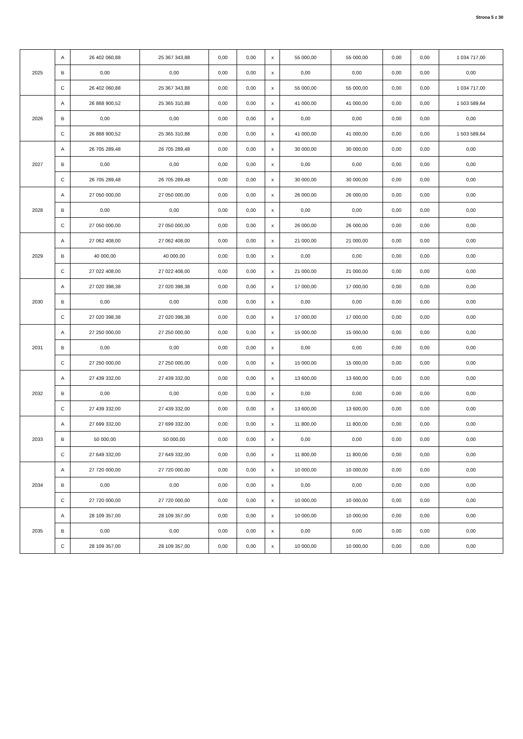Strona 5 z 30
| 2025 | A | 26 402 060,88 | 25 367 343,88 | 0,00 | 0,00 | x | 55 000,00 | 55 000,00 | 0,00 | 0,00 | 1 034 717,00 |
| | B | 0,00 | 0,00 | 0,00 | 0,00 | x | 0,00 | 0,00 | 0,00 | 0,00 | 0,00 |
| | C | 26 402 060,88 | 25 367 343,88 | 0,00 | 0,00 | x | 55 000,00 | 55 000,00 | 0,00 | 0,00 | 1 034 717,00 |
| 2026 | A | 26 868 900,52 | 25 365 310,88 | 0,00 | 0,00 | x | 41 000,00 | 41 000,00 | 0,00 | 0,00 | 1 503 589,64 |
| | B | 0,00 | 0,00 | 0,00 | 0,00 | x | 0,00 | 0,00 | 0,00 | 0,00 | 0,00 |
| | C | 26 868 900,52 | 25 365 310,88 | 0,00 | 0,00 | x | 41 000,00 | 41 000,00 | 0,00 | 0,00 | 1 503 589,64 |
| 2027 | A | 26 705 289,48 | 26 705 289,48 | 0,00 | 0,00 | x | 30 000,00 | 30 000,00 | 0,00 | 0,00 | 0,00 |
| | B | 0,00 | 0,00 | 0,00 | 0,00 | x | 0,00 | 0,00 | 0,00 | 0,00 | 0,00 |
| | C | 26 705 289,48 | 26 705 289,48 | 0,00 | 0,00 | x | 30 000,00 | 30 000,00 | 0,00 | 0,00 | 0,00 |
| 2028 | A | 27 050 000,00 | 27 050 000,00 | 0,00 | 0,00 | x | 26 000,00 | 26 000,00 | 0,00 | 0,00 | 0,00 |
| | B | 0,00 | 0,00 | 0,00 | 0,00 | x | 0,00 | 0,00 | 0,00 | 0,00 | 0,00 |
| | C | 27 050 000,00 | 27 050 000,00 | 0,00 | 0,00 | x | 26 000,00 | 26 000,00 | 0,00 | 0,00 | 0,00 |
| 2029 | A | 27 062 408,00 | 27 062 408,00 | 0,00 | 0,00 | x | 21 000,00 | 21 000,00 | 0,00 | 0,00 | 0,00 |
| | B | 40 000,00 | 40 000,00 | 0,00 | 0,00 | x | 0,00 | 0,00 | 0,00 | 0,00 | 0,00 |
| | C | 27 022 408,00 | 27 022 408,00 | 0,00 | 0,00 | x | 21 000,00 | 21 000,00 | 0,00 | 0,00 | 0,00 |
| 2030 | A | 27 020 398,38 | 27 020 398,38 | 0,00 | 0,00 | x | 17 000,00 | 17 000,00 | 0,00 | 0,00 | 0,00 |
| | B | 0,00 | 0,00 | 0,00 | 0,00 | x | 0,00 | 0,00 | 0,00 | 0,00 | 0,00 |
| | C | 27 020 398,38 | 27 020 398,38 | 0,00 | 0,00 | x | 17 000,00 | 17 000,00 | 0,00 | 0,00 | 0,00 |
| 2031 | A | 27 250 000,00 | 27 250 000,00 | 0,00 | 0,00 | x | 15 000,00 | 15 000,00 | 0,00 | 0,00 | 0,00 |
| | B | 0,00 | 0,00 | 0,00 | 0,00 | x | 0,00 | 0,00 | 0,00 | 0,00 | 0,00 |
| | C | 27 250 000,00 | 27 250 000,00 | 0,00 | 0,00 | x | 15 000,00 | 15 000,00 | 0,00 | 0,00 | 0,00 |
| 2032 | A | 27 439 332,00 | 27 439 332,00 | 0,00 | 0,00 | x | 13 600,00 | 13 600,00 | 0,00 | 0,00 | 0,00 |
| | B | 0,00 | 0,00 | 0,00 | 0,00 | x | 0,00 | 0,00 | 0,00 | 0,00 | 0,00 |
| | C | 27 439 332,00 | 27 439 332,00 | 0,00 | 0,00 | x | 13 600,00 | 13 600,00 | 0,00 | 0,00 | 0,00 |
| 2033 | A | 27 699 332,00 | 27 699 332,00 | 0,00 | 0,00 | x | 11 800,00 | 11 800,00 | 0,00 | 0,00 | 0,00 |
| | B | 50 000,00 | 50 000,00 | 0,00 | 0,00 | x | 0,00 | 0,00 | 0,00 | 0,00 | 0,00 |
| | C | 27 649 332,00 | 27 649 332,00 | 0,00 | 0,00 | x | 11 800,00 | 11 800,00 | 0,00 | 0,00 | 0,00 |
| 2034 | A | 27 720 000,00 | 27 720 000,00 | 0,00 | 0,00 | x | 10 000,00 | 10 000,00 | 0,00 | 0,00 | 0,00 |
| | B | 0,00 | 0,00 | 0,00 | 0,00 | x | 0,00 | 0,00 | 0,00 | 0,00 | 0,00 |
| | C | 27 720 000,00 | 27 720 000,00 | 0,00 | 0,00 | x | 10 000,00 | 10 000,00 | 0,00 | 0,00 | 0,00 |
| 2035 | A | 28 109 357,00 | 28 109 357,00 | 0,00 | 0,00 | x | 10 000,00 | 10 000,00 | 0,00 | 0,00 | 0,00 |
| | B | 0,00 | 0,00 | 0,00 | 0,00 | x | 0,00 | 0,00 | 0,00 | 0,00 | 0,00 |
| | C | 28 109 357,00 | 28 109 357,00 | 0,00 | 0,00 | x | 10 000,00 | 10 000,00 | 0,00 | 0,00 | 0,00 |